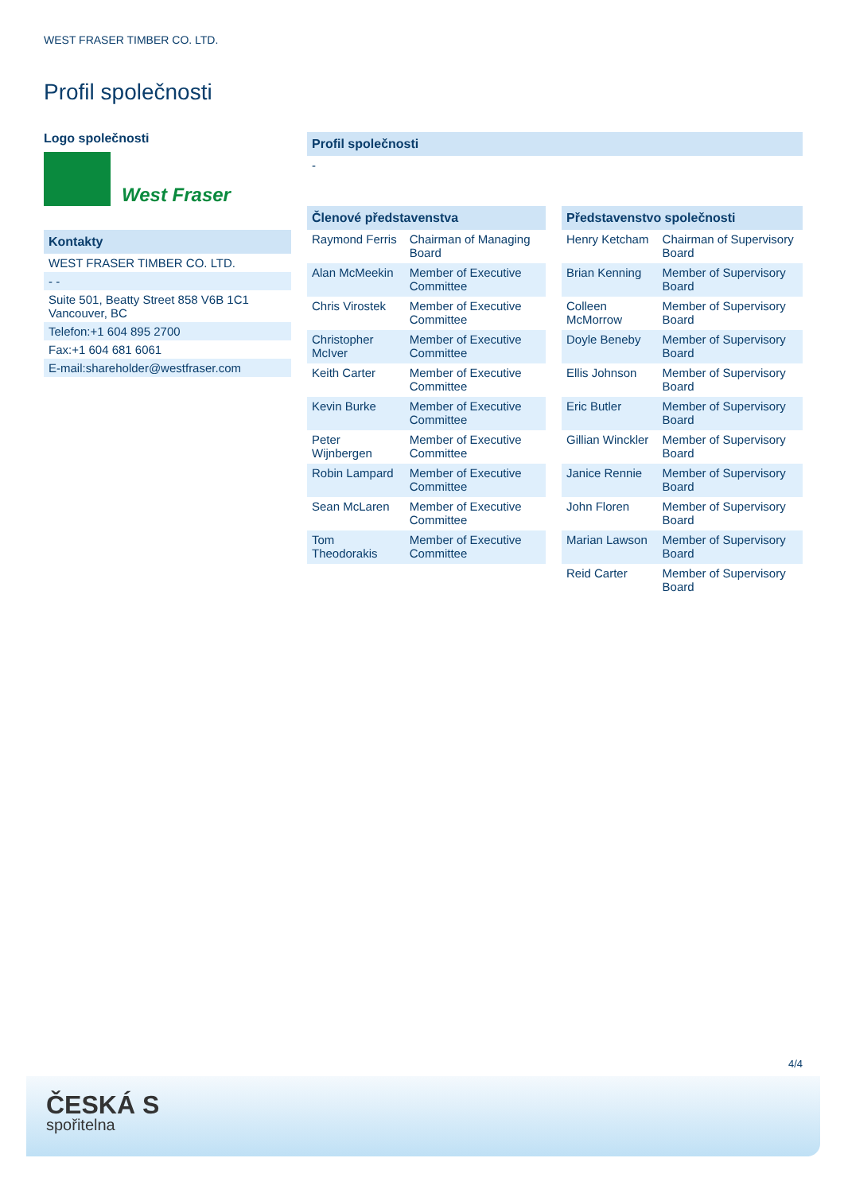WEST FRASER TIMBER CO. LTD.
Profil společnosti
Logo společnosti
West Fraser
Kontakty
WEST FRASER TIMBER CO. LTD.
- -
Suite 501, Beatty Street 858 V6B 1C1
Vancouver, BC
Telefon:+1 604 895 2700
Fax:+1 604 681 6061
E-mail:shareholder@westfraser.com
Profil společnosti
-
| Členové představenstva | |
| --- | --- |
| Raymond Ferris | Chairman of Managing Board |
| Alan McMeekin | Member of Executive Committee |
| Chris Virostek | Member of Executive Committee |
| Christopher McIver | Member of Executive Committee |
| Keith Carter | Member of Executive Committee |
| Kevin Burke | Member of Executive Committee |
| Peter Wijnbergen | Member of Executive Committee |
| Robin Lampard | Member of Executive Committee |
| Sean McLaren | Member of Executive Committee |
| Tom Theodorakis | Member of Executive Committee |
| Představenstvo společnosti | |
| --- | --- |
| Henry Ketcham | Chairman of Supervisory Board |
| Brian Kenning | Member of Supervisory Board |
| Colleen McMorrow | Member of Supervisory Board |
| Doyle Beneby | Member of Supervisory Board |
| Ellis Johnson | Member of Supervisory Board |
| Eric Butler | Member of Supervisory Board |
| Gillian Winckler | Member of Supervisory Board |
| Janice Rennie | Member of Supervisory Board |
| John Floren | Member of Supervisory Board |
| Marian Lawson | Member of Supervisory Board |
| Reid Carter | Member of Supervisory Board |
4/4
ČESKÁ S
spořitelna